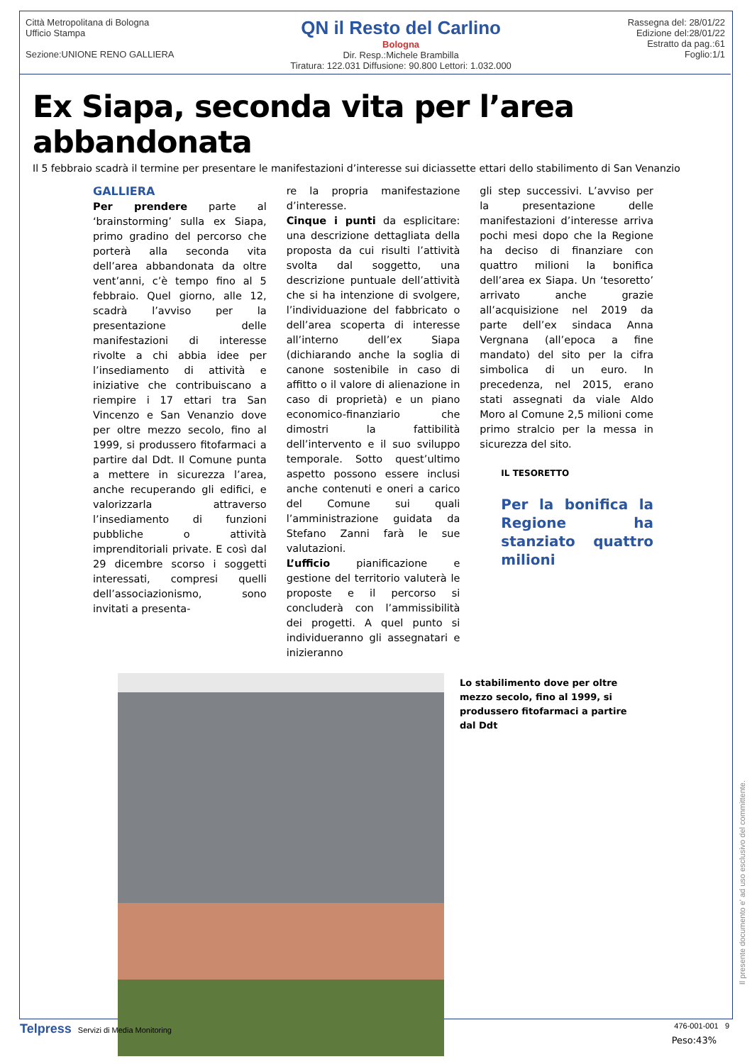Città Metropolitana di Bologna
Ufficio Stampa
Sezione:UNIONE RENO GALLIERA
QN il Resto del Carlino
Bologna
Dir. Resp.:Michele Brambilla
Tiratura: 122.031 Diffusione: 90.800 Lettori: 1.032.000
Rassegna del: 28/01/22
Edizione del:28/01/22
Estratto da pag.:61
Foglio:1/1
Ex Siapa, seconda vita per l’area abbandonata
Il 5 febbraio scadrà il termine per presentare le manifestazioni d’interesse sui diciassette ettari dello stabilimento di San Venanzio
GALLIERA
Per prendere parte al ‘brainstorming’ sulla ex Siapa, primo gradino del percorso che porterà alla seconda vita dell’area abbandonata da oltre vent’anni, c’è tempo fino al 5 febbraio. Quel giorno, alle 12, scadrà l’avviso per la presentazione delle manifestazioni di interesse rivolte a chi abbia idee per l’insediamento di attività e iniziative che contribuiscano a riempire i 17 ettari tra San Vincenzo e San Venanzio dove per oltre mezzo secolo, fino al 1999, si produssero fitofarmaci a partire dal Ddt. Il Comune punta a mettere in sicurezza l’area, anche recuperando gli edifici, e valorizzarla attraverso l’insediamento di funzioni pubbliche o attività imprenditoriali private. E così dal 29 dicembre scorso i soggetti interessati, compresi quelli dell’associazionismo, sono invitati a presenta-
re la propria manifestazione d’interesse.
Cinque i punti da esplicitare: una descrizione dettagliata della proposta da cui risulti l’attività svolta dal soggetto, una descrizione puntuale dell’attività che si ha intenzione di svolgere, l’individuazione del fabbricato o dell’area scoperta di interesse all’interno dell’ex Siapa (dichiarando anche la soglia di canone sostenibile in caso di affitto o il valore di alienazione in caso di proprietà) e un piano economico-finanziario che dimostri la fattibilità dell’intervento e il suo sviluppo temporale. Sotto quest’ultimo aspetto possono essere inclusi anche contenuti e oneri a carico del Comune sui quali l’amministrazione guidata da Stefano Zanni farà le sue valutazioni.
L’ufficio pianificazione e gestione del territorio valuterà le proposte e il percorso si concluderà con l’ammissibilità dei progetti. A quel punto si individueranno gli assegnatari e inizieranno
gli step successivi. L’avviso per la presentazione delle manifestazioni d’interesse arriva pochi mesi dopo che la Regione ha deciso di finanziare con quattro milioni la bonifica dell’area ex Siapa. Un ‘tesoretto’ arrivato anche grazie all’acquisizione nel 2019 da parte dell’ex sindaca Anna Vergnana (all’epoca a fine mandato) del sito per la cifra simbolica di un euro. In precedenza, nel 2015, erano stati assegnati da viale Aldo Moro al Comune 2,5 milioni come primo stralcio per la messa in sicurezza del sito.
IL TESORETTO
Per la bonifica la Regione ha stanziato quattro milioni
Lo stabilimento dove per oltre mezzo secolo, fino al 1999, si produssero fitofarmaci a partire dal Ddt
Peso:43%
Telpress Servizi di Media Monitoring 476-001-001 9
Il presente documento e' ad uso esclusivo del committente.